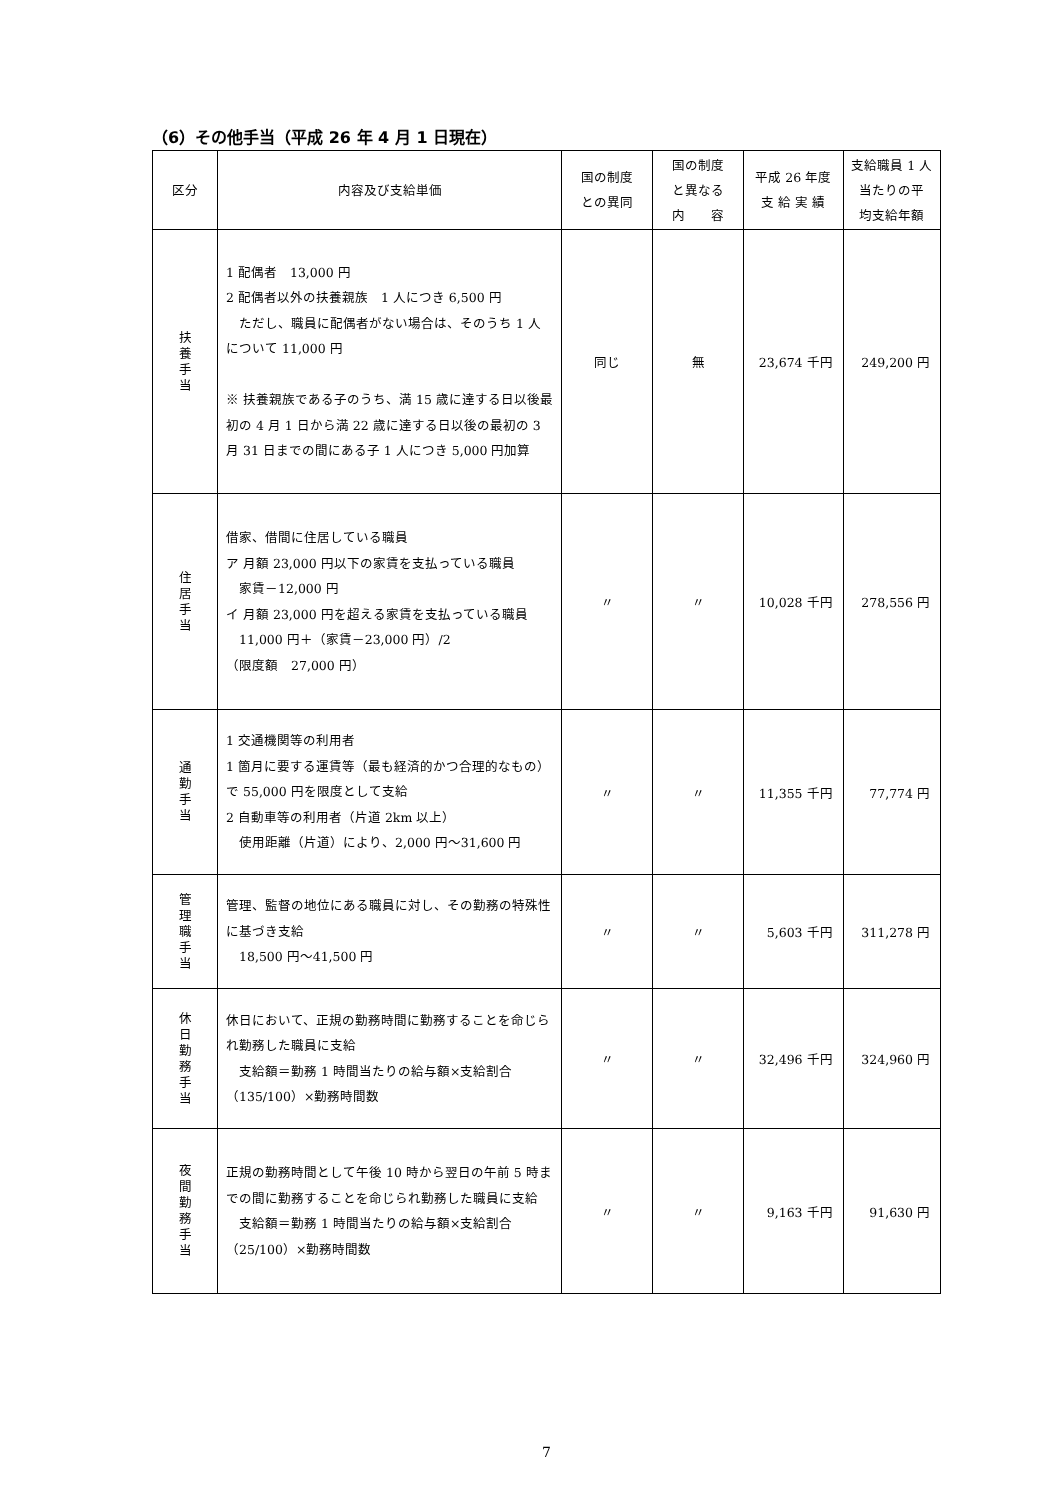（6）その他手当（平成 26 年 4 月 1 日現在）
| 区分 | 内容及び支給単価 | 国の制度 との異同 | 国の制度 と異なる 内 容 | 平成 26 年度 支 給 実 績 | 支給職員 1 人 当たりの平 均支給年額 |
| --- | --- | --- | --- | --- | --- |
| 扶養手当 | 1 配偶者 13,000 円 2 配偶者以外の扶養親族 1 人につき 6,500 円 ただし、職員に配偶者がない場合は、そのうち 1 人について 11,000 円 ※ 扶養親族である子のうち、満 15 歳に達する日以後最初の 4 月 1 日から満 22 歳に達する日以後の最初の 3 月 31 日までの間にある子 1 人につき 5,000 円加算 | 同じ | 無 | 23,674 千円 | 249,200 円 |
| 住居手当 | 借家、借間に住居している職員 ア 月額 23,000 円以下の家賃を支払っている職員 家賃－12,000 円 イ 月額 23,000 円を超える家賃を支払っている職員 11,000 円＋（家賃－23,000 円）/2 （限度額 27,000 円） | 〃 | 〃 | 10,028 千円 | 278,556 円 |
| 通勤手当 | 1 交通機関等の利用者 1 箇月に要する運賃等（最も経済的かつ合理的なもの）で 55,000 円を限度として支給 2 自動車等の利用者（片道 2km 以上） 使用距離（片道）により、2,000 円～31,600 円 | 〃 | 〃 | 11,355 千円 | 77,774 円 |
| 管理職手当 | 管理、監督の地位にある職員に対し、その勤務の特殊性に基づき支給 18,500 円～41,500 円 | 〃 | 〃 | 5,603 千円 | 311,278 円 |
| 休日勤務手当 | 休日において、正規の勤務時間に勤務することを命じられ勤務した職員に支給 支給額＝勤務 1 時間当たりの給与額×支給割合（135/100）×勤務時間数 | 〃 | 〃 | 32,496 千円 | 324,960 円 |
| 夜間勤務手当 | 正規の勤務時間として午後 10 時から翌日の午前 5 時までの間に勤務することを命じられ勤務した職員に支給 支給額＝勤務 1 時間当たりの給与額×支給割合（25/100）×勤務時間数 | 〃 | 〃 | 9,163 千円 | 91,630 円 |
7